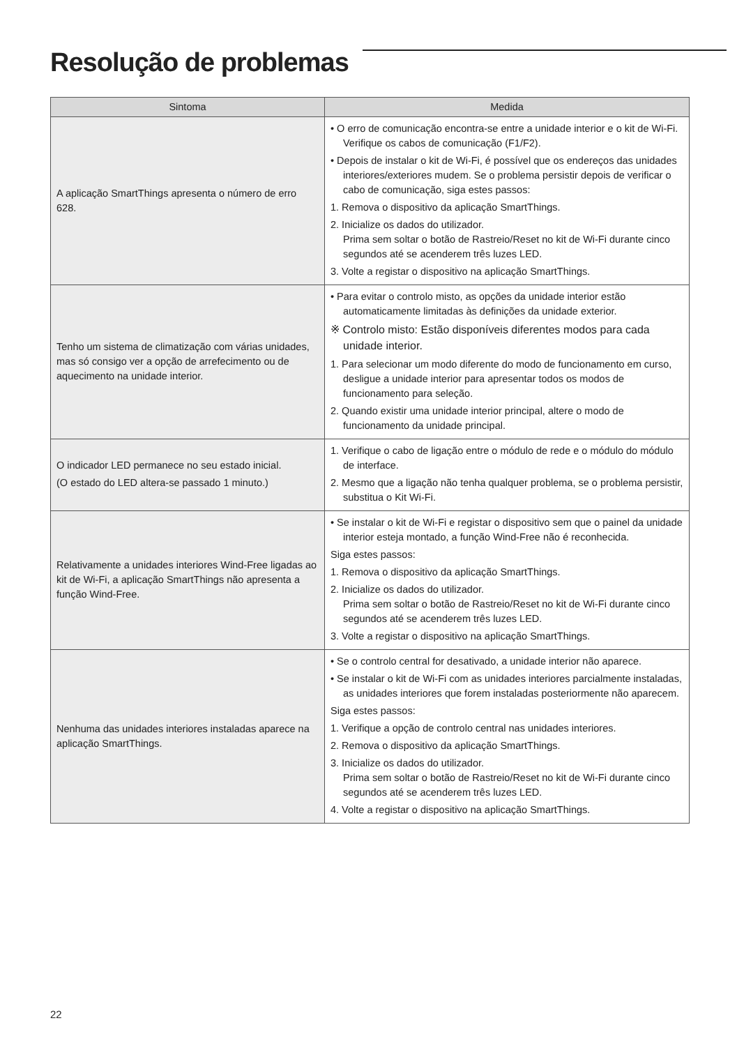Resolução de problemas
| Sintoma | Medida |
| --- | --- |
| A aplicação SmartThings apresenta o número de erro 628. | • O erro de comunicação encontra-se entre a unidade interior e o kit de Wi-Fi. Verifique os cabos de comunicação (F1/F2). • Depois de instalar o kit de Wi-Fi, é possível que os endereços das unidades interiores/exteriores mudem. Se o problema persistir depois de verificar o cabo de comunicação, siga estes passos: 1. Remova o dispositivo da aplicação SmartThings. 2. Inicialize os dados do utilizador. Prima sem soltar o botão de Rastreio/Reset no kit de Wi-Fi durante cinco segundos até se acenderem três luzes LED. 3. Volte a registar o dispositivo na aplicação SmartThings. |
| Tenho um sistema de climatização com várias unidades, mas só consigo ver a opção de arrefecimento ou de aquecimento na unidade interior. | • Para evitar o controlo misto, as opções da unidade interior estão automaticamente limitadas às definições da unidade exterior. ※ Controlo misto: Estão disponíveis diferentes modos para cada unidade interior. 1. Para selecionar um modo diferente do modo de funcionamento em curso, desligue a unidade interior para apresentar todos os modos de funcionamento para seleção. 2. Quando existir uma unidade interior principal, altere o modo de funcionamento da unidade principal. |
| O indicador LED permanece no seu estado inicial. (O estado do LED altera-se passado 1 minuto.) | 1. Verifique o cabo de ligação entre o módulo de rede e o módulo do módulo de interface. 2. Mesmo que a ligação não tenha qualquer problema, se o problema persistir, substitua o Kit Wi-Fi. |
| Relativamente a unidades interiores Wind-Free ligadas ao kit de Wi-Fi, a aplicação SmartThings não apresenta a função Wind-Free. | • Se instalar o kit de Wi-Fi e registar o dispositivo sem que o painel da unidade interior esteja montado, a função Wind-Free não é reconhecida. Siga estes passos: 1. Remova o dispositivo da aplicação SmartThings. 2. Inicialize os dados do utilizador. Prima sem soltar o botão de Rastreio/Reset no kit de Wi-Fi durante cinco segundos até se acenderem três luzes LED. 3. Volte a registar o dispositivo na aplicação SmartThings. |
| Nenhuma das unidades interiores instaladas aparece na aplicação SmartThings. | • Se o controlo central for desativado, a unidade interior não aparece. • Se instalar o kit de Wi-Fi com as unidades interiores parcialmente instaladas, as unidades interiores que forem instaladas posteriormente não aparecem. Siga estes passos: 1. Verifique a opção de controlo central nas unidades interiores. 2. Remova o dispositivo da aplicação SmartThings. 3. Inicialize os dados do utilizador. Prima sem soltar o botão de Rastreio/Reset no kit de Wi-Fi durante cinco segundos até se acenderem três luzes LED. 4. Volte a registar o dispositivo na aplicação SmartThings. |
22